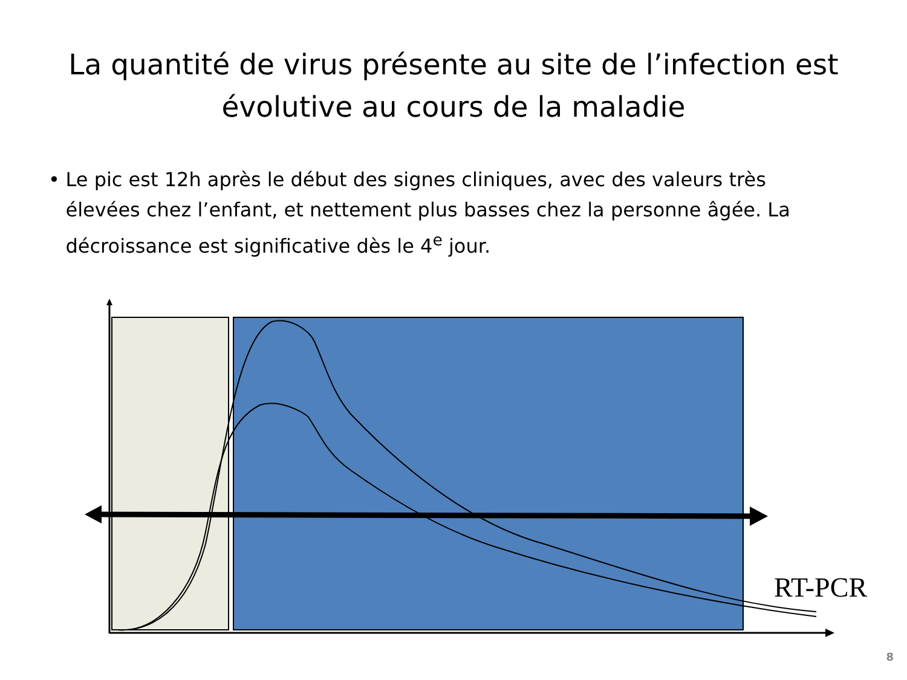La quantité de virus présente au site de l’infection est évolutive au cours de la maladie
• Le pic est 12h après le début des signes cliniques, avec des valeurs très élevées chez l’enfant, et nettement plus basses chez la personne âgée. La décroissance est significative dès le 4<sup>e</sup> jour.
RT-PCR
8